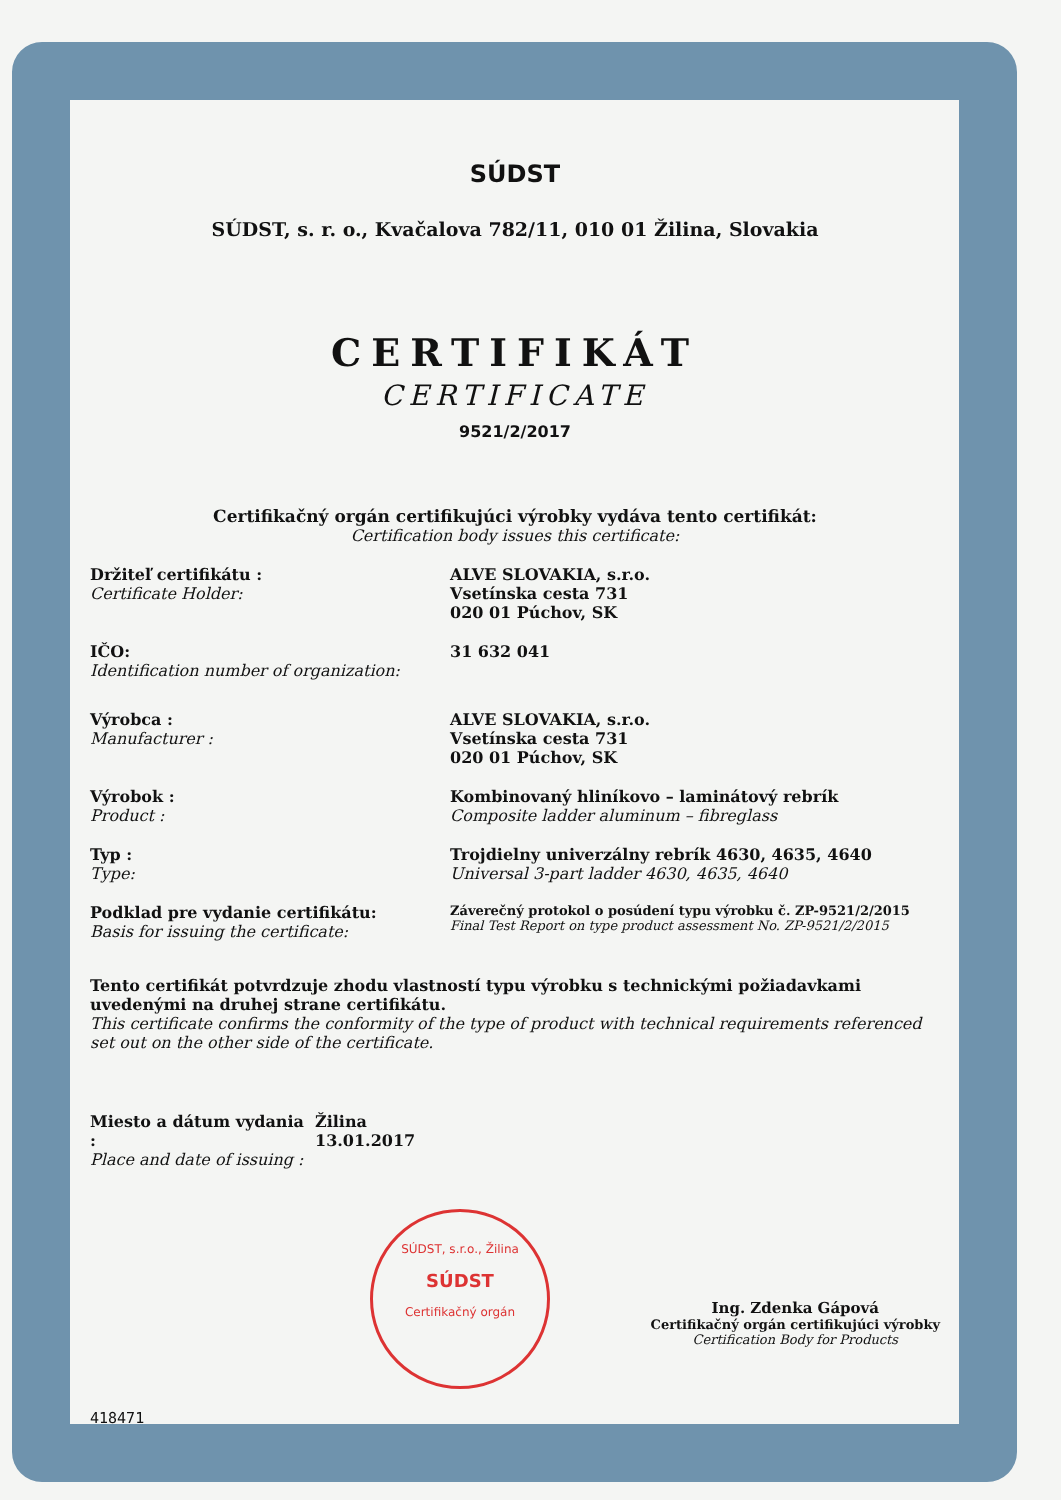SÚDST
SÚDST, s. r. o., Kvačalova 782/11, 010 01 Žilina, Slovakia
CERTIFIKÁT
CERTIFICATE
9521/2/2017
Certifikačný orgán certifikujúci výrobky vydáva tento certifikát:
Certification body issues this certificate:
Držiteľ certifikátu :
Certificate Holder:
ALVE SLOVAKIA, s.r.o.
Vsetínska cesta 731
020 01 Púchov, SK
IČO:
Identification number of organization:
31 632 041
Výrobca :
Manufacturer :
ALVE SLOVAKIA, s.r.o.
Vsetínska cesta 731
020 01 Púchov, SK
Výrobok :
Product :
Kombinovaný hliníkovo – laminátový rebrík
Composite ladder aluminum – fibreglass
Typ :
Type:
Trojdielny univerzálny rebrík 4630, 4635, 4640
Universal 3-part ladder 4630, 4635, 4640
Podklad pre vydanie certifikátu:
Basis for issuing the certificate:
Záverečný protokol o posúdení typu výrobku č. ZP-9521/2/2015
Final Test Report on type product assessment No. ZP-9521/2/2015
Tento certifikát potvrdzuje zhodu vlastností typu výrobku s technickými požiadavkami uvedenými na druhej strane certifikátu.
This certificate confirms the conformity of the type of product with technical requirements referenced set out on the other side of the certificate.
Miesto a dátum vydania :
Place and date of issuing :
Žilina
13.01.2017
SÚDST, s.r.o., Žilina
SÚDST
Certifikačný orgán
Ing. Zdenka Gápová
Certifikačný orgán certifikujúci výrobky
Certification Body for Products
418471